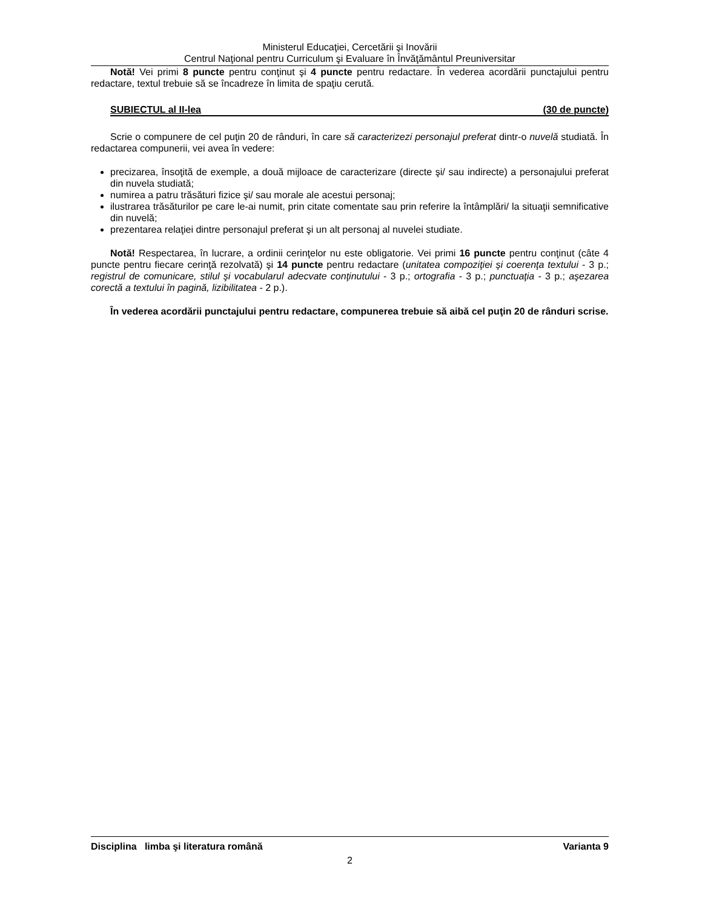Ministerul Educaţiei, Cercetării şi Inovării
Centrul Naţional pentru Curriculum şi Evaluare în Învăţământul Preuniversitar
Notă! Vei primi 8 puncte pentru conţinut şi 4 puncte pentru redactare. În vederea acordării punctajului pentru redactare, textul trebuie să se încadreze în limita de spaţiu cerută.
SUBIECTUL al II-lea (30 de puncte)
Scrie o compunere de cel puţin 20 de rânduri, în care să caracterizezi personajul preferat dintr-o nuvelă studiată. În redactarea compunerii, vei avea în vedere:
precizarea, însoţită de exemple, a două mijloace de caracterizare (directe şi/ sau indirecte) a personajului preferat din nuvela studiată;
numirea a patru trăsături fizice şi/ sau morale ale acestui personaj;
ilustrarea trăsăturilor pe care le-ai numit, prin citate comentate sau prin referire la întâmplări/ la situaţii semnificative din nuvelă;
prezentarea relaţiei dintre personajul preferat şi un alt personaj al nuvelei studiate.
Notă! Respectarea, în lucrare, a ordinii cerinţelor nu este obligatorie. Vei primi 16 puncte pentru conţinut (câte 4 puncte pentru fiecare cerinţă rezolvată) şi 14 puncte pentru redactare (unitatea compoziţiei şi coerenţa textului - 3 p.; registrul de comunicare, stilul şi vocabularul adecvate conţinutului - 3 p.; ortografia - 3 p.; punctuaţia - 3 p.; aşezarea corectă a textului în pagină, lizibilitatea - 2 p.).
În vederea acordării punctajului pentru redactare, compunerea trebuie să aibă cel puţin 20 de rânduri scrise.
Disciplina limba şi literatura română Varianta 9
2